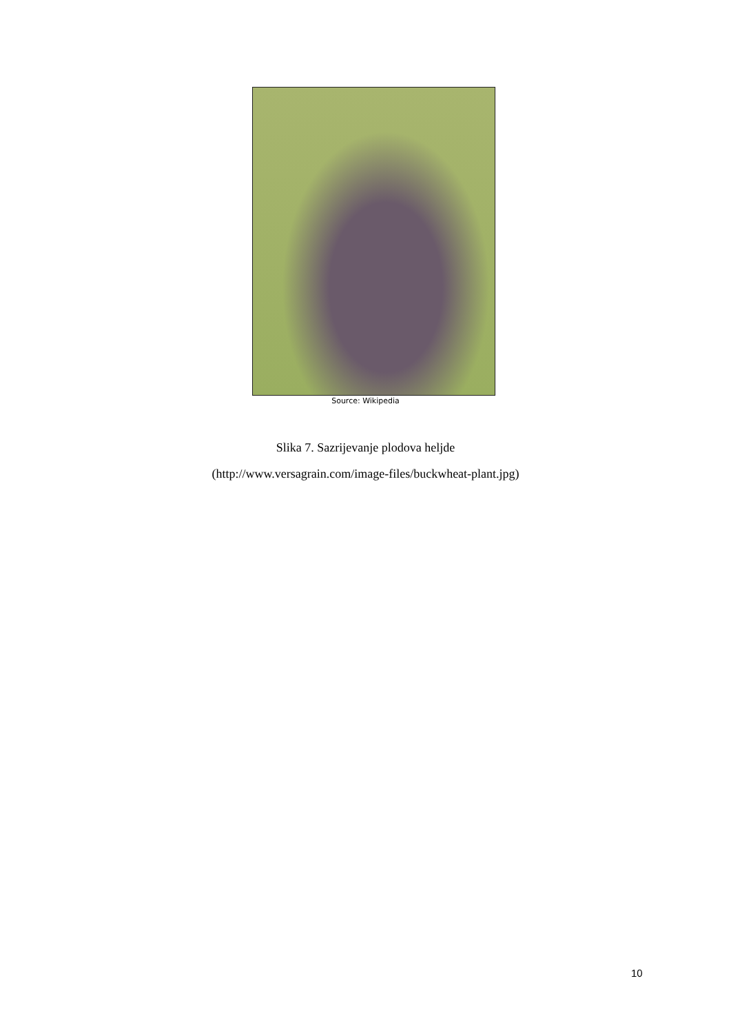Source: Wikipedia
Slika 7. Sazrijevanje plodova heljde
(http://www.versagrain.com/image-files/buckwheat-plant.jpg)
10